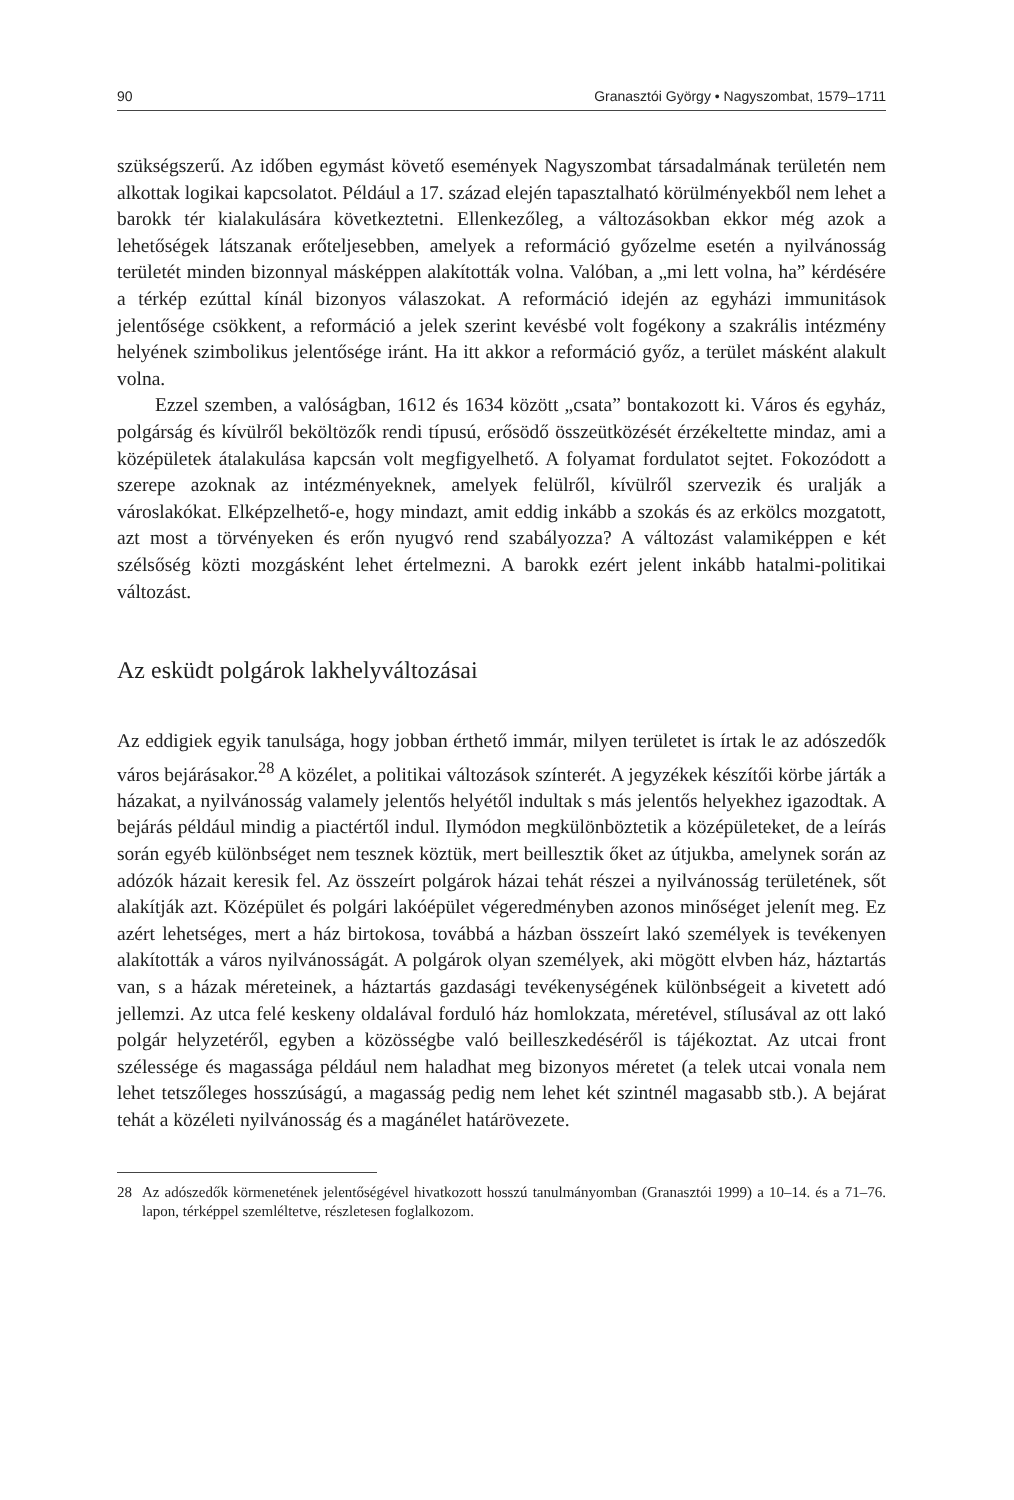90 Granasztói György • Nagyszombat, 1579–1711
szükségszerű. Az időben egymást követő események Nagyszombat társadalmának területén nem alkottak logikai kapcsolatot. Például a 17. század elején tapasztalható körülményekből nem lehet a barokk tér kialakulására következtetni. Ellenkezőleg, a változásokban ekkor még azok a lehetőségek látszanak erőteljesebben, amelyek a reformáció győzelme esetén a nyilvánosság területét minden bizonnyal másképpen alakították volna. Valóban, a „mi lett volna, ha” kérdésére a térkép ezúttal kínál bizonyos válaszokat. A reformáció idején az egyházi immunitások jelentősége csökkent, a reformáció a jelek szerint kevésbé volt fogékony a szakrális intézmény helyének szimbolikus jelentősége iránt. Ha itt akkor a reformáció győz, a terület másként alakult volna.
Ezzel szemben, a valóságban, 1612 és 1634 között „csata” bontakozott ki. Város és egyház, polgárság és kívülről beköltözők rendi típusú, erősödő összeütközését érzékeltette mindaz, ami a középületek átalakulása kapcsán volt megfigyelhető. A folyamat fordulatot sejtet. Fokozódott a szerepe azoknak az intézményeknek, amelyek felülről, kívülről szervezik és uralják a városlakókat. Elképzelhető-e, hogy mindazt, amit eddig inkább a szokás és az erkölcs mozgatott, azt most a törvényeken és erőn nyugvó rend szabályozza? A változást valamiképpen e két szélsőség közti mozgásként lehet értelmezni. A barokk ezért jelent inkább hatalmi-politikai változást.
Az esküdt polgárok lakhelyváltozásai
Az eddigiek egyik tanulsága, hogy jobban érthető immár, milyen területet is írtak le az adószedők város bejárásakor.<sup>28</sup> A közélet, a politikai változások színterét. A jegyzékek készítői körbe járták a házakat, a nyilvánosság valamely jelentős helyétől indultak s más jelentős helyekhez igazodtak. A bejárás például mindig a piactértől indul. Ilymódon megkülönböztetik a középületeket, de a leírás során egyéb különbséget nem tesznek köztük, mert beillesztik őket az útjukba, amelynek során az adózók házait keresik fel. Az összeírt polgárok házai tehát részei a nyilvánosság területének, sőt alakítják azt. Középület és polgári lakóépület végeredményben azonos minőséget jelenít meg. Ez azért lehetséges, mert a ház birtokosa, továbbá a házban összeírt lakó személyek is tevékenyen alakították a város nyilvánosságát. A polgárok olyan személyek, aki mögött elvben ház, háztartás van, s a házak méreteinek, a háztartás gazdasági tevékenységének különbségeit a kivetett adó jellemzi. Az utca felé keskeny oldalával forduló ház homlokzata, méretével, stílusával az ott lakó polgár helyzetéről, egyben a közösségbe való beilleszkedéséről is tájékoztat. Az utcai front szélessége és magassága például nem haladhat meg bizonyos méretet (a telek utcai vonala nem lehet tetszőleges hosszúságú, a magasság pedig nem lehet két szintnél magasabb stb.). A bejárat tehát a közéleti nyilvánosság és a magánélet határövezete.
28 Az adószedők körmenetének jelentőségével hivatkozott hosszú tanulmányomban (Granasztói 1999) a 10–14. és a 71–76. lapon, térképpel szemléltetve, részletesen foglalkozom.